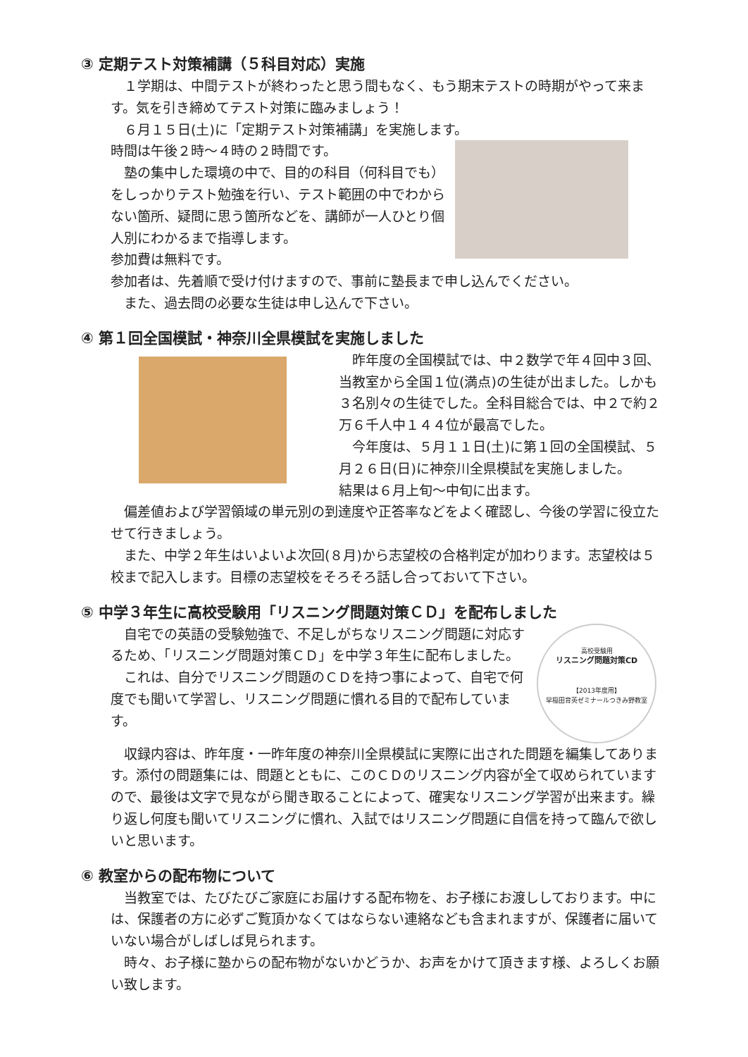③ 定期テスト対策補講（５科目対応）実施
　１学期は、中間テストが終わったと思う間もなく、もう期末テストの時期がやって来ます。気を引き締めてテスト対策に臨みましょう！
　６月１５日(土)に「定期テスト対策補講」を実施します。
時間は午後２時～４時の２時間です。
　塾の集中した環境の中で、目的の科目（何科目でも）をしっかりテスト勉強を行い、テスト範囲の中でわからない箇所、疑問に思う箇所などを、講師が一人ひとり個人別にわかるまで指導します。
参加費は無料です。
参加者は、先着順で受け付けますので、事前に塾長まで申し込んでください。
　また、過去問の必要な生徒は申し込んで下さい。
④ 第１回全国模試・神奈川全県模試を実施しました
　昨年度の全国模試では、中２数学で年４回中３回、当教室から全国１位(満点)の生徒が出ました。しかも３名別々の生徒でした。全科目総合では、中２で約２万６千人中１４４位が最高でした。
　今年度は、５月１１日(土)に第１回の全国模試、５月２６日(日)に神奈川全県模試を実施しました。
結果は６月上旬～中旬に出ます。
　偏差値および学習領域の単元別の到達度や正答率などをよく確認し、今後の学習に役立たせて行きましょう。
　また、中学２年生はいよいよ次回(８月)から志望校の合格判定が加わります。志望校は５校まで記入します。目標の志望校をそろそろ話し合っておいて下さい。
⑤ 中学３年生に高校受験用「リスニング問題対策ＣＤ」を配布しました
　自宅での英語の受験勉強で、不足しがちなリスニング問題に対応するため、「リスニング問題対策ＣＤ」を中学３年生に配布しました。
　これは、自分でリスニング問題のＣＤを持つ事によって、自宅で何度でも聞いて学習し、リスニング問題に慣れる目的で配布しています。
高校受験用
リスニング問題対策CD
【2013年度用】
早稲田育英ゼミナールつきみ野教室
　収録内容は、昨年度・一昨年度の神奈川全県模試に実際に出された問題を編集してあります。添付の問題集には、問題とともに、このＣＤのリスニング内容が全て収められていますので、最後は文字で見ながら聞き取ることによって、確実なリスニング学習が出来ます。繰り返し何度も聞いてリスニングに慣れ、入試ではリスニング問題に自信を持って臨んで欲しいと思います。
⑥ 教室からの配布物について
　当教室では、たびたびご家庭にお届けする配布物を、お子様にお渡ししております。中には、保護者の方に必ずご覧頂かなくてはならない連絡なども含まれますが、保護者に届いていない場合がしばしば見られます。
　時々、お子様に塾からの配布物がないかどうか、お声をかけて頂きます様、よろしくお願い致します。